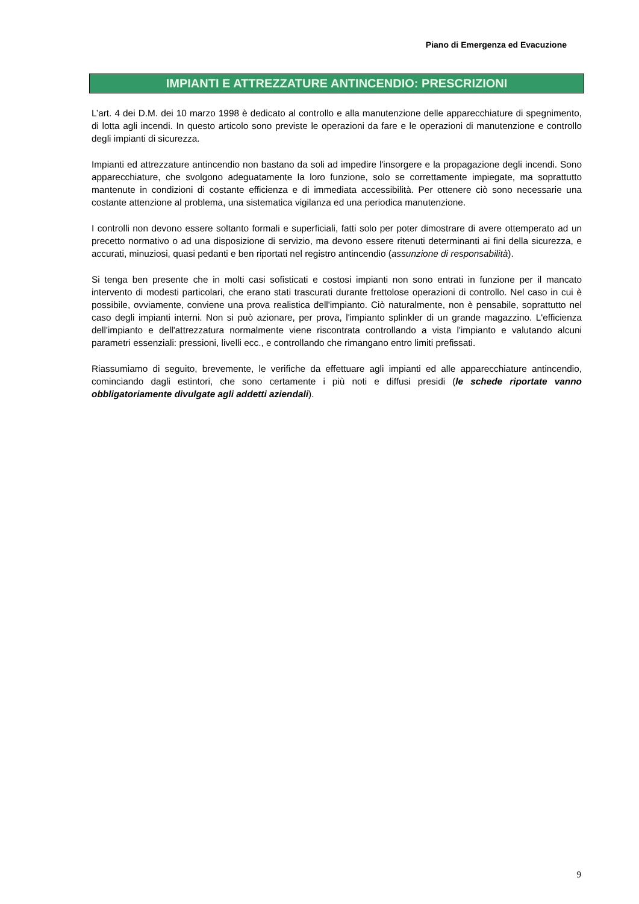Piano di Emergenza ed Evacuzione
IMPIANTI E ATTREZZATURE ANTINCENDIO: PRESCRIZIONI
L’art. 4 dei D.M. dei 10 marzo 1998 è dedicato al controllo e alla manutenzione delle apparecchiature di spegnimento, di lotta agli incendi. In questo articolo sono previste le operazioni da fare e le operazioni di manutenzione e controllo degli impianti di sicurezza.
Impianti ed attrezzature antincendio non bastano da soli ad impedire l'insorgere e la propagazione degli incendi. Sono apparecchiature, che svolgono adeguatamente la loro funzione, solo se correttamente impiegate, ma soprattutto mantenute in condizioni di costante efficienza e di immediata accessibilità. Per ottenere ciò sono necessarie una costante attenzione al problema, una sistematica vigilanza ed una periodica manutenzione.
I controlli non devono essere soltanto formali e superficiali, fatti solo per poter dimostrare di avere ottemperato ad un precetto normativo o ad una disposizione di servizio, ma devono essere ritenuti determinanti ai fini della sicurezza, e accurati, minuziosi, quasi pedanti e ben riportati nel registro antincendio (assunzione di responsabilità).
Si tenga ben presente che in molti casi sofisticati e costosi impianti non sono entrati in funzione per il mancato intervento di modesti particolari, che erano stati trascurati durante frettolose operazioni di controllo. Nel caso in cui è possibile, ovviamente, conviene una prova realistica dell'impianto. Ciò naturalmente, non è pensabile, soprattutto nel caso degli impianti interni. Non si può azionare, per prova, l'impianto splinkler di un grande magazzino. L'efficienza dell'impianto e dell'attrezzatura normalmente viene riscontrata controllando a vista l'impianto e valutando alcuni parametri essenziali: pressioni, livelli ecc., e controllando che rimangano entro limiti prefissati.
Riassumiamo di seguito, brevemente, le verifiche da effettuare agli impianti ed alle apparecchiature antincendio, cominciando dagli estintori, che sono certamente i più noti e diffusi presidi (le schede riportate vanno obbligatoriamente divulgate agli addetti aziendali).
9